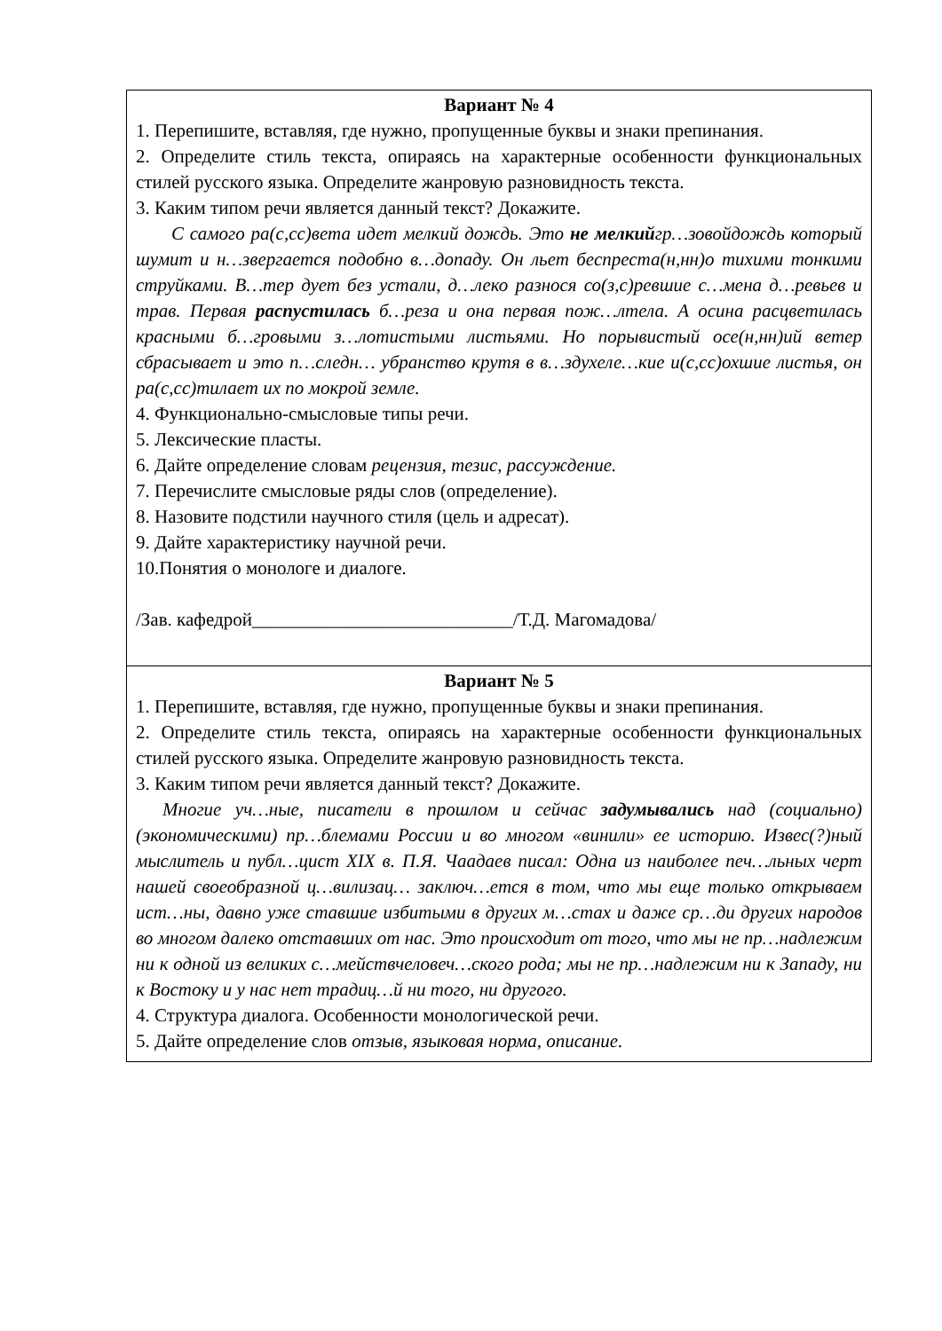| Вариант № 4 1. Перепишите, вставляя, где нужно, пропущенные буквы и знаки препинания. 2. Определите стиль текста, опираясь на характерные особенности функциональных стилей русского языка. Определите жанровую разновидность текста. 3. Каким типом речи является данный текст? Докажите. С самого ра(с,сс)вета идет мелкий дождь. Это не мелкий гр…зовойдождь который шумит и н…звергается подобно в…допаду. Он льет беспреста(н,нн)о тихими тонкими струйками. В…тер дует без устали, д…леко разнося со(з,с)ревшие с…мена д…ревьев и трав. Первая распустилась б…реза и она первая пож…лтела. А осина расцветилась красными б…гровыми з…лотистыми листьями. Но порывистый осе(н,нн)ий ветер сбрасывает и это п…следн… убранство крутя в в…здухеле…кие и(с,сс)охшие листья, он ра(с,сс)тилает их по мокрой земле. 4. Функционально-смысловые типы речи. 5. Лексические пласты. 6. Дайте определение словам рецензия, тезис, рассуждение. 7. Перечислите смысловые ряды слов (определение). 8. Назовите подстили научного стиля (цель и адресат). 9. Дайте характеристику научной речи. 10.Понятия о монологе и диалоге. /Зав. кафедрой____________________________/Т.Д. Магомадова/ |
| Вариант № 5 1. Перепишите, вставляя, где нужно, пропущенные буквы и знаки препинания. 2. Определите стиль текста, опираясь на характерные особенности функциональных стилей русского языка. Определите жанровую разновидность текста. 3. Каким типом речи является данный текст? Докажите. Многие уч…ные, писатели в прошлом и сейчас задумывались над (социально)(экономическими) пр…блемами России и во многом «винили» ее историю. Извес(?)ный мыслитель и публ…цист XIX в. П.Я. Чаадаев писал: Одна из наиболее печ…льных черт нашей своеобразной ц…вилизац… заключ…ется в том, что мы еще только открываем ист…ны, давно уже ставшие избитыми в других м…стах и даже ср…ди других народов во многом далеко отставших от нас. Это происходит от того, что мы не пр…надлежим ни к одной из великих с…мействчеловеч…ского рода; мы не пр…надлежим ни к Западу, ни к Востоку и у нас нет традиц…й ни того, ни другого. 4. Структура диалога. Особенности монологической речи. 5. Дайте определение слов отзыв, языковая норма, описание. |